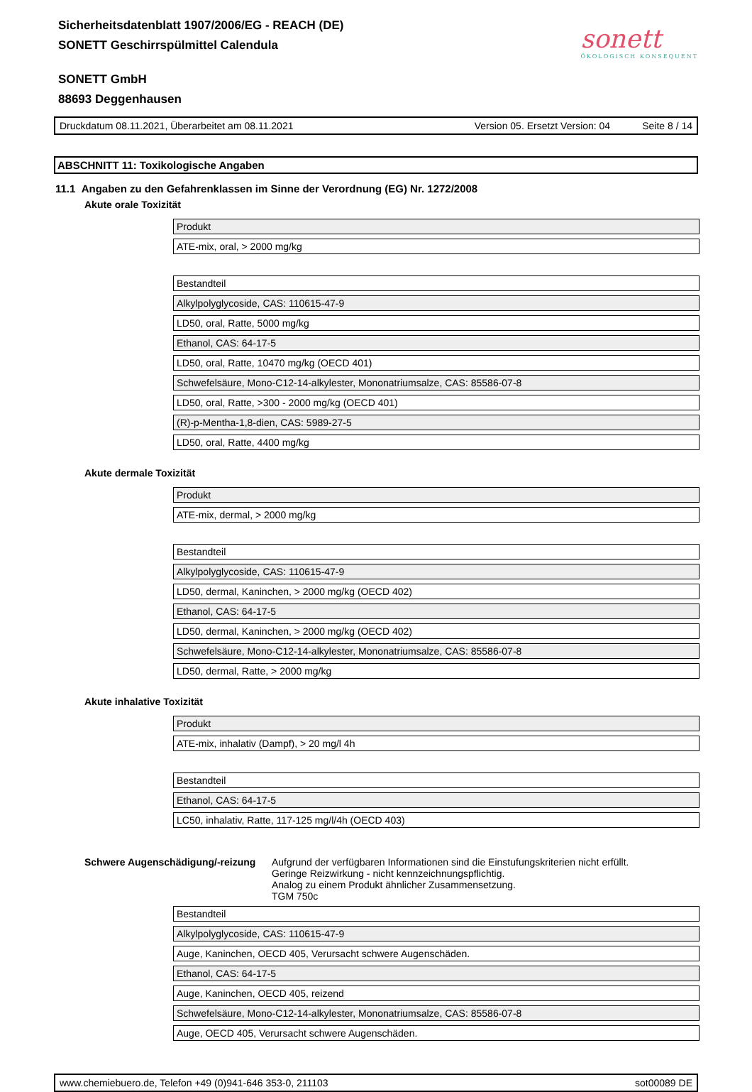Sicherheitsdatenblatt 1907/2006/EG - REACH (DE)
SONETT Geschirrspülmittel Calendula
SONETT GmbH
88693 Deggenhausen
sonett
ÖKOLOGISCH KONSEQUENT
Druckdatum 08.11.2021, Überarbeitet am 08.11.2021 Version 05. Ersetzt Version: 04 Seite 8 / 14
ABSCHNITT 11: Toxikologische Angaben
11.1 Angaben zu den Gefahrenklassen im Sinne der Verordnung (EG) Nr. 1272/2008
Akute orale Toxizität
| Produkt |
| ATE-mix, oral, > 2000 mg/kg |
| Bestandteil |
| Alkylpolyglycoside, CAS: 110615-47-9 |
| LD50, oral, Ratte, 5000 mg/kg |
| Ethanol, CAS: 64-17-5 |
| LD50, oral, Ratte, 10470 mg/kg (OECD 401) |
| Schwefelsäure, Mono-C12-14-alkylester, Mononatriumsalze, CAS: 85586-07-8 |
| LD50, oral, Ratte, >300 - 2000 mg/kg (OECD 401) |
| (R)-p-Mentha-1,8-dien, CAS: 5989-27-5 |
| LD50, oral, Ratte, 4400 mg/kg |
Akute dermale Toxizität
| Produkt |
| ATE-mix, dermal, > 2000 mg/kg |
| Bestandteil |
| Alkylpolyglycoside, CAS: 110615-47-9 |
| LD50, dermal, Kaninchen, > 2000 mg/kg (OECD 402) |
| Ethanol, CAS: 64-17-5 |
| LD50, dermal, Kaninchen, > 2000 mg/kg (OECD 402) |
| Schwefelsäure, Mono-C12-14-alkylester, Mononatriumsalze, CAS: 85586-07-8 |
| LD50, dermal, Ratte, > 2000 mg/kg |
Akute inhalative Toxizität
| Produkt |
| ATE-mix, inhalativ (Dampf), > 20 mg/l 4h |
| Bestandteil |
| Ethanol, CAS: 64-17-5 |
| LC50, inhalativ, Ratte, 117-125 mg/l/4h (OECD 403) |
Schwere Augenschädigung/-reizung
Aufgrund der verfügbaren Informationen sind die Einstufungskriterien nicht erfüllt.
Geringe Reizwirkung - nicht kennzeichnungspflichtig.
Analog zu einem Produkt ähnlicher Zusammensetzung.
TGM 750c
| Bestandteil |
| Alkylpolyglycoside, CAS: 110615-47-9 |
| Auge, Kaninchen, OECD 405, Verursacht schwere Augenschäden. |
| Ethanol, CAS: 64-17-5 |
| Auge, Kaninchen, OECD 405, reizend |
| Schwefelsäure, Mono-C12-14-alkylester, Mononatriumsalze, CAS: 85586-07-8 |
| Auge, OECD 405, Verursacht schwere Augenschäden. |
www.chemiebuero.de, Telefon +49 (0)941-646 353-0, 211103 sot00089 DE